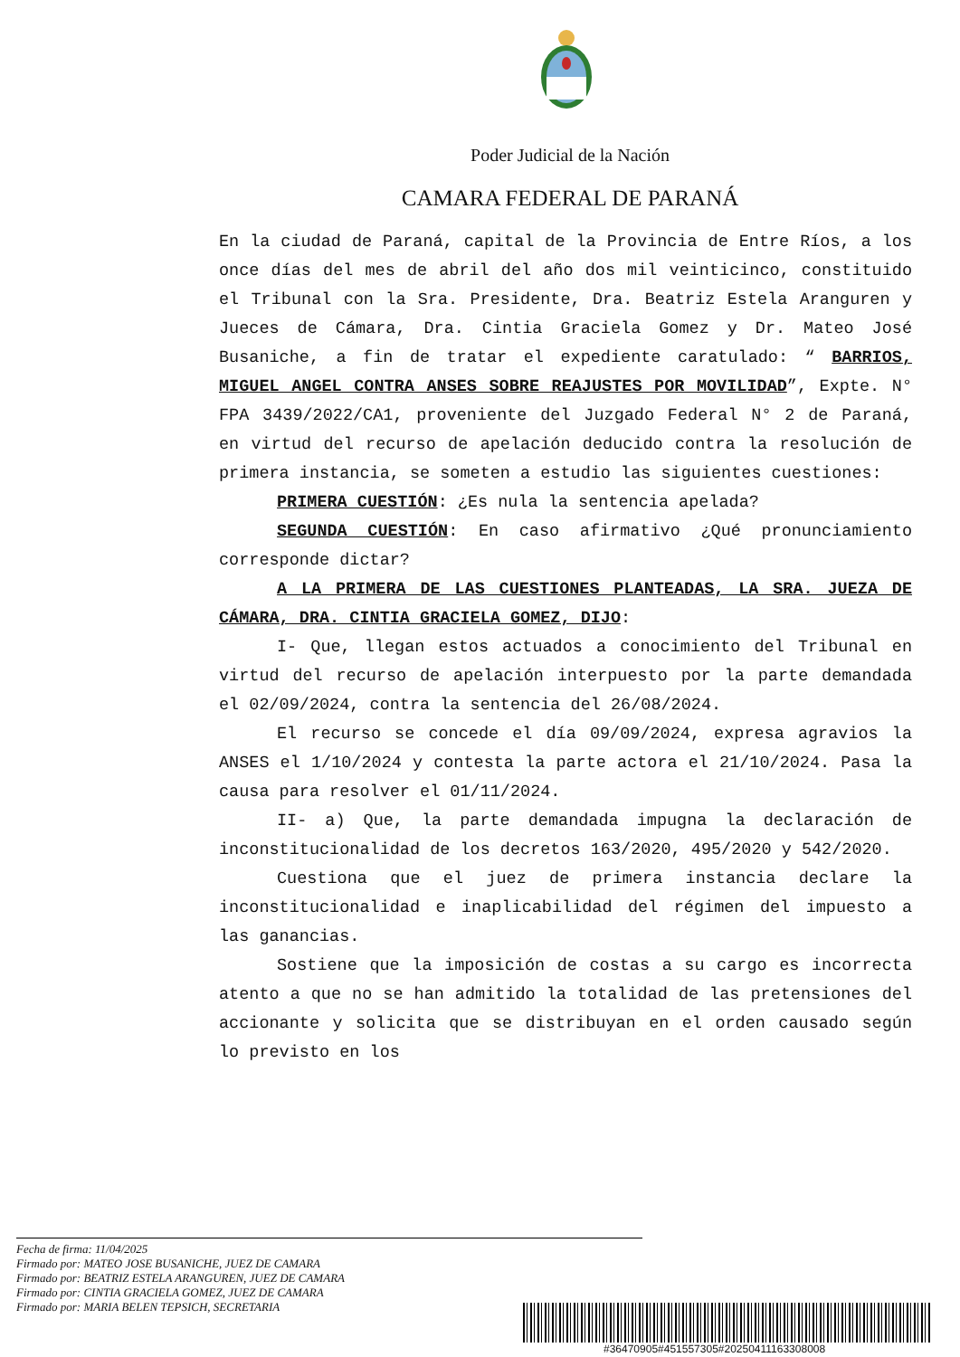Poder Judicial de la Nación
CAMARA FEDERAL DE PARANÁ
En la ciudad de Paraná, capital de la Provincia de Entre Ríos, a los once días del mes de abril del año dos mil veinticinco, constituido el Tribunal con la Sra. Presidente, Dra. Beatriz Estela Aranguren y Jueces de Cámara, Dra. Cintia Graciela Gomez y Dr. Mateo José Busaniche, a fin de tratar el expediente caratulado: “ BARRIOS, MIGUEL ANGEL CONTRA ANSES SOBRE REAJUSTES POR MOVILIDAD”, Expte. N° FPA 3439/2022/CA1, proveniente del Juzgado Federal N° 2 de Paraná, en virtud del recurso de apelación deducido contra la resolución de primera instancia, se someten a estudio las siguientes cuestiones:
PRIMERA CUESTIÓN: ¿Es nula la sentencia apelada?
SEGUNDA CUESTIÓN: En caso afirmativo ¿Qué pronunciamiento corresponde dictar?
A LA PRIMERA DE LAS CUESTIONES PLANTEADAS, LA SRA. JUEZA DE CÁMARA, DRA. CINTIA GRACIELA GOMEZ, DIJO:
I- Que, llegan estos actuados a conocimiento del Tribunal en virtud del recurso de apelación interpuesto por la parte demandada el 02/09/2024, contra la sentencia del 26/08/2024.
El recurso se concede el día 09/09/2024, expresa agravios la ANSES el 1/10/2024 y contesta la parte actora el 21/10/2024. Pasa la causa para resolver el 01/11/2024.
II- a) Que, la parte demandada impugna la declaración de inconstitucionalidad de los decretos 163/2020, 495/2020 y 542/2020.
Cuestiona que el juez de primera instancia declare la inconstitucionalidad e inaplicabilidad del régimen del impuesto a las ganancias.
Sostiene que la imposición de costas a su cargo es incorrecta atento a que no se han admitido la totalidad de las pretensiones del accionante y solicita que se distribuyan en el orden causado según lo previsto en los
Fecha de firma: 11/04/2025
Firmado por: MATEO JOSE BUSANICHE, JUEZ DE CAMARA
Firmado por: BEATRIZ ESTELA ARANGUREN, JUEZ DE CAMARA
Firmado por: CINTIA GRACIELA GOMEZ, JUEZ DE CAMARA
Firmado por: MARIA BELEN TEPSICH, SECRETARIA
#36470905#451557305#20250411163308008